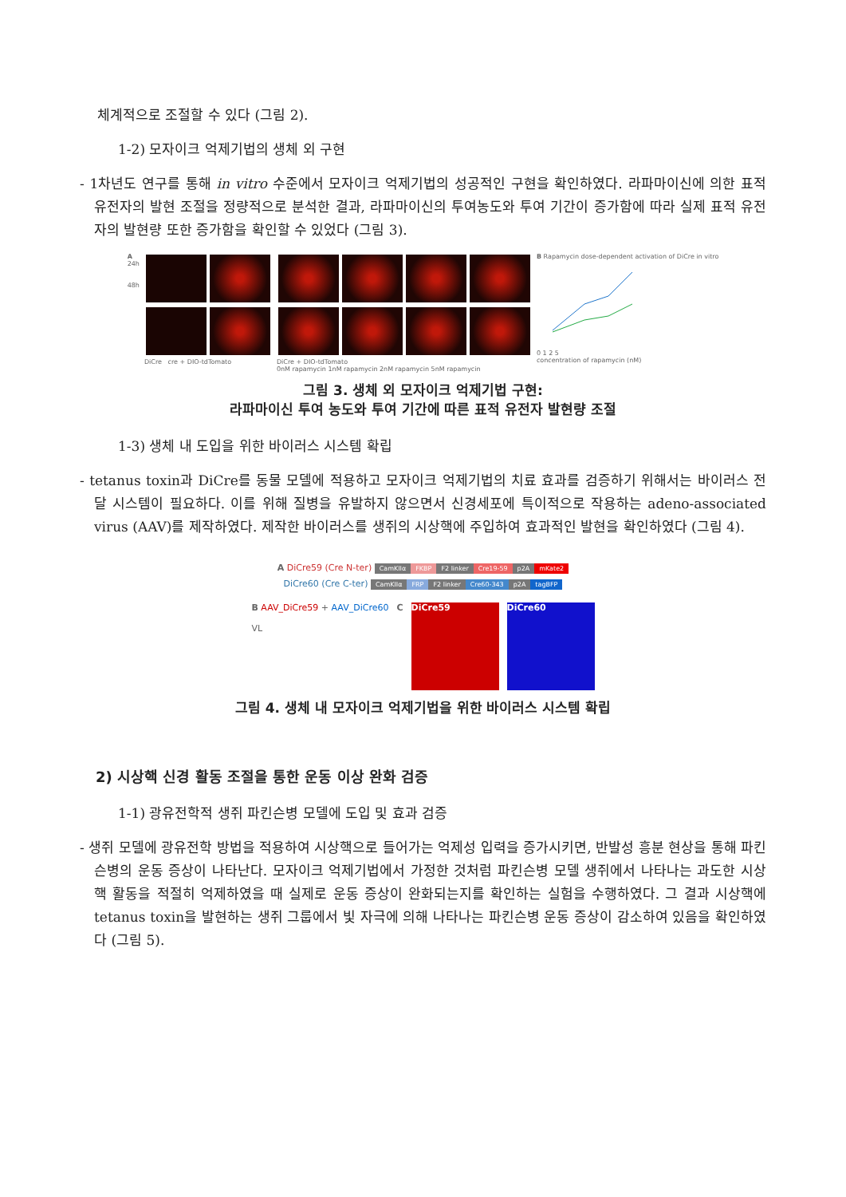체계적으로 조절할 수 있다 (그림 2).
1-2) 모자이크 억제기법의 생체 외 구현
- 1차년도 연구를 통해 in vitro 수준에서 모자이크 억제기법의 성공적인 구현을 확인하였다. 라파마이신에 의한 표적 유전자의 발현 조절을 정량적으로 분석한 결과, 라파마이신의 투여농도와 투여 기간이 증가함에 따라 실제 표적 유전자의 발현량 또한 증가함을 확인할 수 있었다 (그림 3).
A
24h
48h
DiCre cre + DIO-tdTomato
DiCre + DIO-tdTomato
0nM rapamycin 1nM rapamycin 2nM rapamycin 5nM rapamycin
B Rapamycin dose-dependent activation of DiCre in vitro
0 1 2 5
concentration of rapamycin (nM)
그림 3. 생체 외 모자이크 억제기법 구현:
라파마이신 투여 농도와 투여 기간에 따른 표적 유전자 발현량 조절
1-3) 생체 내 도입을 위한 바이러스 시스템 확립
- tetanus toxin과 DiCre를 동물 모델에 적용하고 모자이크 억제기법의 치료 효과를 검증하기 위해서는 바이러스 전달 시스템이 필요하다. 이를 위해 질병을 유발하지 않으면서 신경세포에 특이적으로 작용하는 adeno-associated virus (AAV)를 제작하였다. 제작한 바이러스를 생쥐의 시상핵에 주입하여 효과적인 발현을 확인하였다 (그림 4).
A DiCre59 (Cre N-ter) CamKIIα FKBP F2 linker Cre19-59 p2A mKate2
DiCre60 (Cre C-ter) CamKIIα FRP F2 linker Cre60-343 p2A tagBFP
B AAV_DiCre59 + AAV_DiCre60
VL
C
DiCre59 DiCre60
그림 4. 생체 내 모자이크 억제기법을 위한 바이러스 시스템 확립
2) 시상핵 신경 활동 조절을 통한 운동 이상 완화 검증
1-1) 광유전학적 생쥐 파킨슨병 모델에 도입 및 효과 검증
- 생쥐 모델에 광유전학 방법을 적용하여 시상핵으로 들어가는 억제성 입력을 증가시키면, 반발성 흥분 현상을 통해 파킨슨병의 운동 증상이 나타난다. 모자이크 억제기법에서 가정한 것처럼 파킨슨병 모델 생쥐에서 나타나는 과도한 시상핵 활동을 적절히 억제하였을 때 실제로 운동 증상이 완화되는지를 확인하는 실험을 수행하였다. 그 결과 시상핵에 tetanus toxin을 발현하는 생쥐 그룹에서 빛 자극에 의해 나타나는 파킨슨병 운동 증상이 감소하여 있음을 확인하였다 (그림 5).